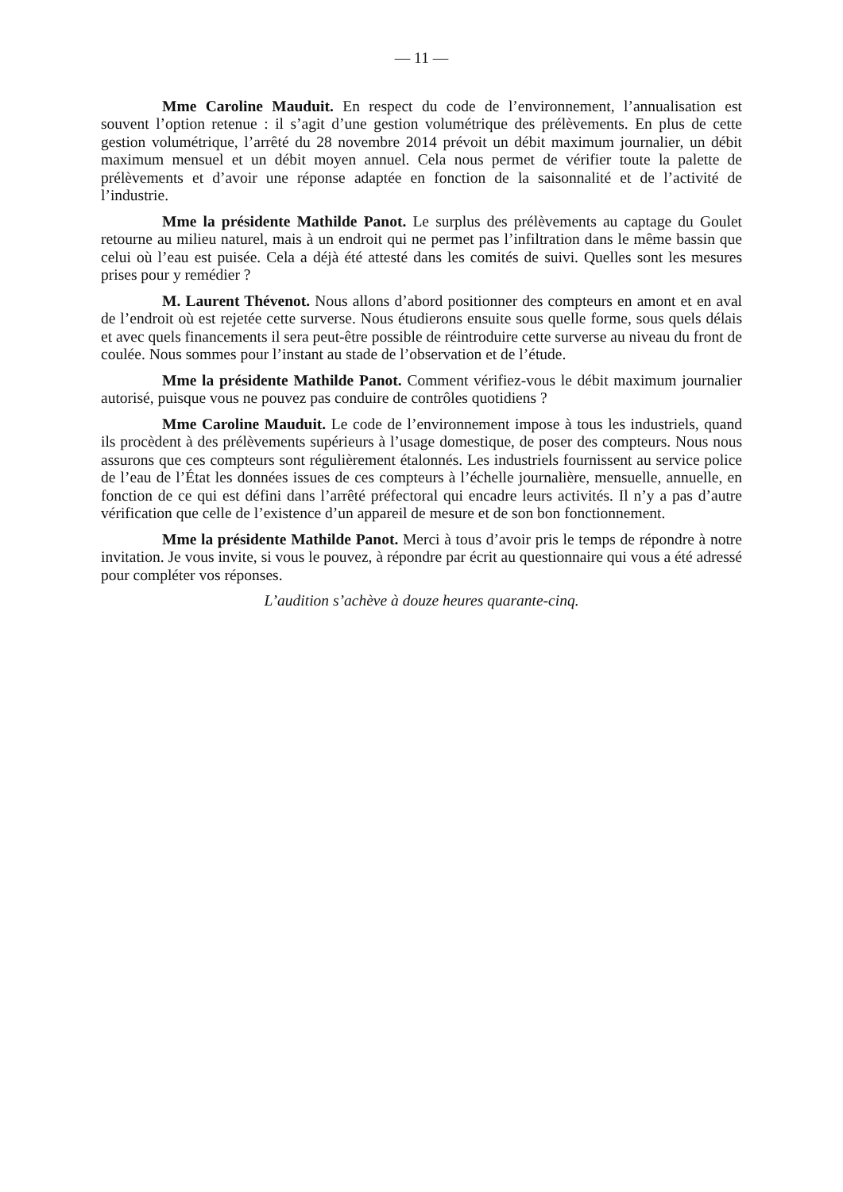— 11 —
Mme Caroline Mauduit. En respect du code de l’environnement, l’annualisation est souvent l’option retenue : il s’agit d’une gestion volumétrique des prélèvements. En plus de cette gestion volumétrique, l’arrêté du 28 novembre 2014 prévoit un débit maximum journalier, un débit maximum mensuel et un débit moyen annuel. Cela nous permet de vérifier toute la palette de prélèvements et d’avoir une réponse adaptée en fonction de la saisonnalité et de l’activité de l’industrie.
Mme la présidente Mathilde Panot. Le surplus des prélèvements au captage du Goulet retourne au milieu naturel, mais à un endroit qui ne permet pas l’infiltration dans le même bassin que celui où l’eau est puisée. Cela a déjà été attesté dans les comités de suivi. Quelles sont les mesures prises pour y remédier ?
M. Laurent Thévenot. Nous allons d’abord positionner des compteurs en amont et en aval de l’endroit où est rejetée cette surverse. Nous étudierons ensuite sous quelle forme, sous quels délais et avec quels financements il sera peut-être possible de réintroduire cette surverse au niveau du front de coulée. Nous sommes pour l’instant au stade de l’observation et de l’étude.
Mme la présidente Mathilde Panot. Comment vérifiez-vous le débit maximum journalier autorisé, puisque vous ne pouvez pas conduire de contrôles quotidiens ?
Mme Caroline Mauduit. Le code de l’environnement impose à tous les industriels, quand ils procèdent à des prélèvements supérieurs à l’usage domestique, de poser des compteurs. Nous nous assurons que ces compteurs sont régulièrement étalonnés. Les industriels fournissent au service police de l’eau de l’État les données issues de ces compteurs à l’échelle journalière, mensuelle, annuelle, en fonction de ce qui est défini dans l’arrêté préfectoral qui encadre leurs activités. Il n’y a pas d’autre vérification que celle de l’existence d’un appareil de mesure et de son bon fonctionnement.
Mme la présidente Mathilde Panot. Merci à tous d’avoir pris le temps de répondre à notre invitation. Je vous invite, si vous le pouvez, à répondre par écrit au questionnaire qui vous a été adressé pour compléter vos réponses.
L’audition s’achève à douze heures quarante-cinq.